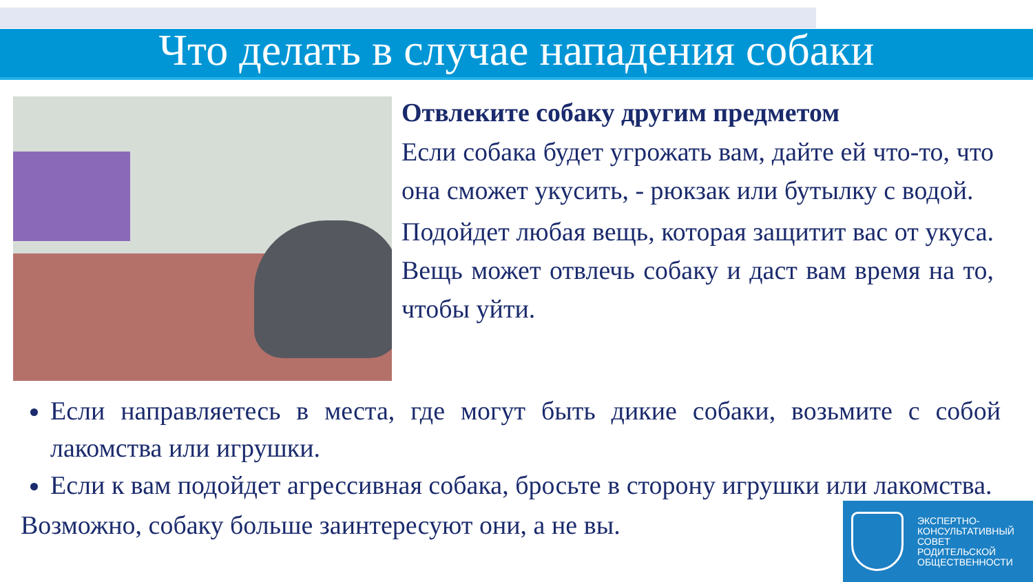Что делать в случае нападения собаки
Отвлеките собаку другим предметом
Если собака будет угрожать вам, дайте ей что-то, что она сможет укусить, - рюкзак или бутылку с водой.
Подойдет любая вещь, которая защитит вас от укуса. Вещь может отвлечь собаку и даст вам время на то, чтобы уйти.
Если направляетесь в места, где могут быть дикие собаки, возьмите с собой лакомства или игрушки.
Если к вам подойдет агрессивная собака, бросьте в сторону игрушки или лакомства.
Возможно, собаку больше заинтересуют они, а не вы.
ЭКСПЕРТНО-
КОНСУЛЬТАТИВНЫЙ
СОВЕТ
РОДИТЕЛЬСКОЙ
ОБЩЕСТВЕННОСТИ